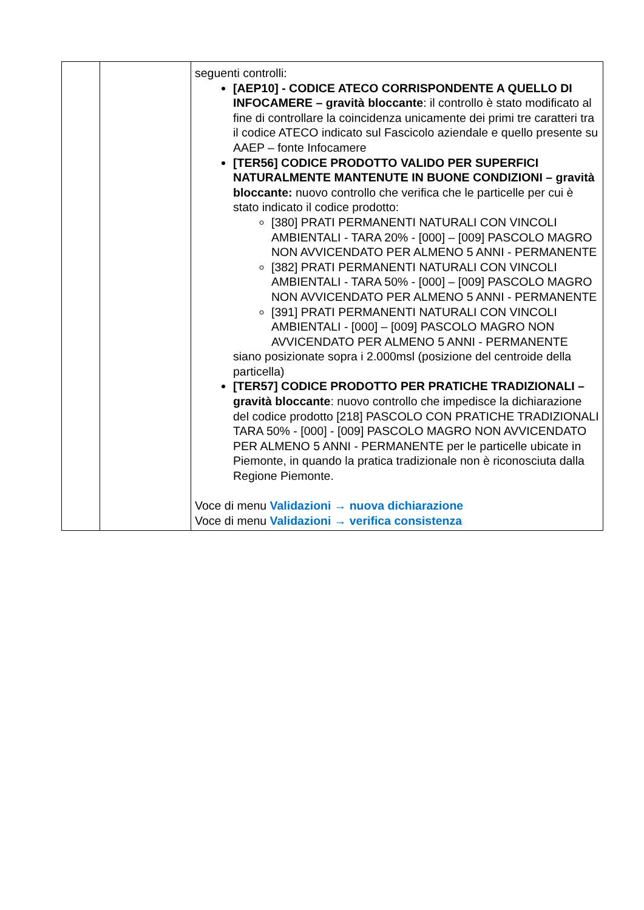| | | seguenti controlli: [AEP10] - CODICE ATECO CORRISPONDENTE A QUELLO DI INFOCAMERE – gravità bloccante : il controllo è stato modificato al fine di controllare la coincidenza unicamente dei primi tre caratteri tra il codice ATECO indicato sul Fascicolo aziendale e quello presente su AAEP – fonte Infocamere [TER56] CODICE PRODOTTO VALIDO PER SUPERFICI NATURALMENTE MANTENUTE IN BUONE CONDIZIONI – gravità bloccante: nuovo controllo che verifica che le particelle per cui è stato indicato il codice prodotto: [380] PRATI PERMANENTI NATURALI CON VINCOLI AMBIENTALI - TARA 20% - [000] – [009] PASCOLO MAGRO NON AVVICENDATO PER ALMENO 5 ANNI - PERMANENTE [382] PRATI PERMANENTI NATURALI CON VINCOLI AMBIENTALI - TARA 50% - [000] – [009] PASCOLO MAGRO NON AVVICENDATO PER ALMENO 5 ANNI - PERMANENTE [391] PRATI PERMANENTI NATURALI CON VINCOLI AMBIENTALI - [000] – [009] PASCOLO MAGRO NON AVVICENDATO PER ALMENO 5 ANNI - PERMANENTE siano posizionate sopra i 2.000msl (posizione del centroide della particella) [TER57] CODICE PRODOTTO PER PRATICHE TRADIZIONALI – gravità bloccante : nuovo controllo che impedisce la dichiarazione del codice prodotto [218] PASCOLO CON PRATICHE TRADIZIONALI TARA 50% - [000] - [009] PASCOLO MAGRO NON AVVICENDATO PER ALMENO 5 ANNI - PERMANENTE per le particelle ubicate in Piemonte, in quando la pratica tradizionale non è riconosciuta dalla Regione Piemonte. Voce di menu Validazioni → nuova dichiarazione Voce di menu Validazioni → verifica consistenza |